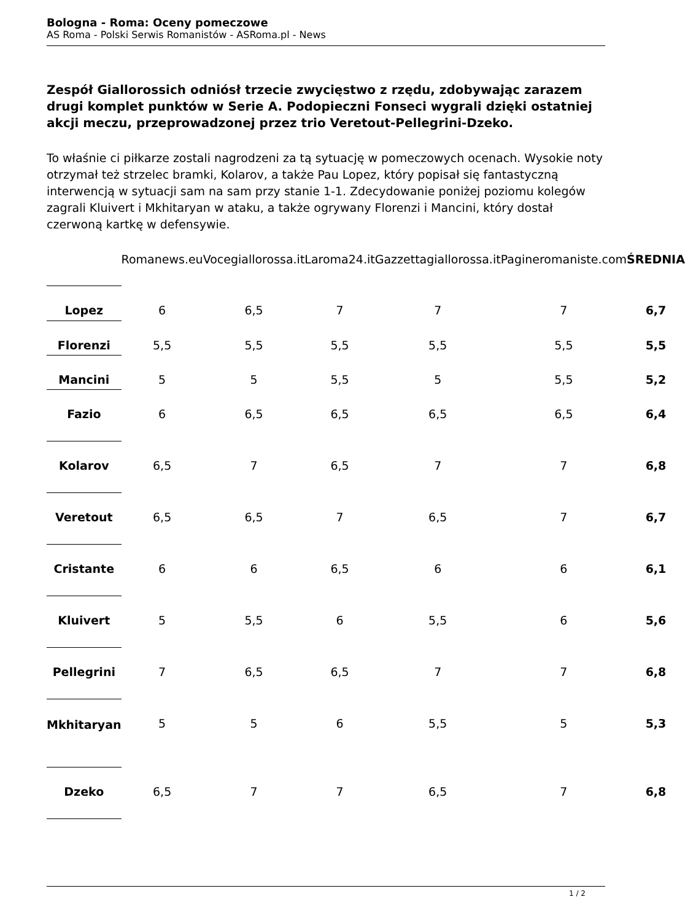Bologna - Roma: Oceny pomeczowe
AS Roma - Polski Serwis Romanistów - ASRoma.pl - News
Zespół Giallorossich odniósł trzecie zwycięstwo z rzędu, zdobywając zarazem drugi komplet punktów w Serie A. Podopieczni Fonseci wygrali dzięki ostatniej akcji meczu, przeprowadzonej przez trio Veretout-Pellegrini-Dzeko.
To właśnie ci piłkarze zostali nagrodzeni za tą sytuację w pomeczowych ocenach. Wysokie noty otrzymał też strzelec bramki, Kolarov, a także Pau Lopez, który popisał się fantastyczną interwencją w sytuacji sam na sam przy stanie 1-1. Zdecydowanie poniżej poziomu kolegów zagrali Kluivert i Mkhitaryan w ataku, a także ogrywany Florenzi i Mancini, który dostał czerwoną kartkę w defensywie.
| | Romanews.eu | Vocegiallorossa.it | Laroma24.it | Gazzettagiallorossa.it | Pagineromaniste.com | ŚREDNIA |
| --- | --- | --- | --- | --- | --- | --- |
| Lopez | 6 | 6,5 | 7 | 7 | 7 | 6,7 |
| Florenzi | 5,5 | 5,5 | 5,5 | 5,5 | 5,5 | 5,5 |
| Mancini | 5 | 5 | 5,5 | 5 | 5,5 | 5,2 |
| Fazio | 6 | 6,5 | 6,5 | 6,5 | 6,5 | 6,4 |
| Kolarov | 6,5 | 7 | 6,5 | 7 | 7 | 6,8 |
| Veretout | 6,5 | 6,5 | 7 | 6,5 | 7 | 6,7 |
| Cristante | 6 | 6 | 6,5 | 6 | 6 | 6,1 |
| Kluivert | 5 | 5,5 | 6 | 5,5 | 6 | 5,6 |
| Pellegrini | 7 | 6,5 | 6,5 | 7 | 7 | 6,8 |
| Mkhitaryan | 5 | 5 | 6 | 5,5 | 5 | 5,3 |
| Dzeko | 6,5 | 7 | 7 | 6,5 | 7 | 6,8 |
1 / 2